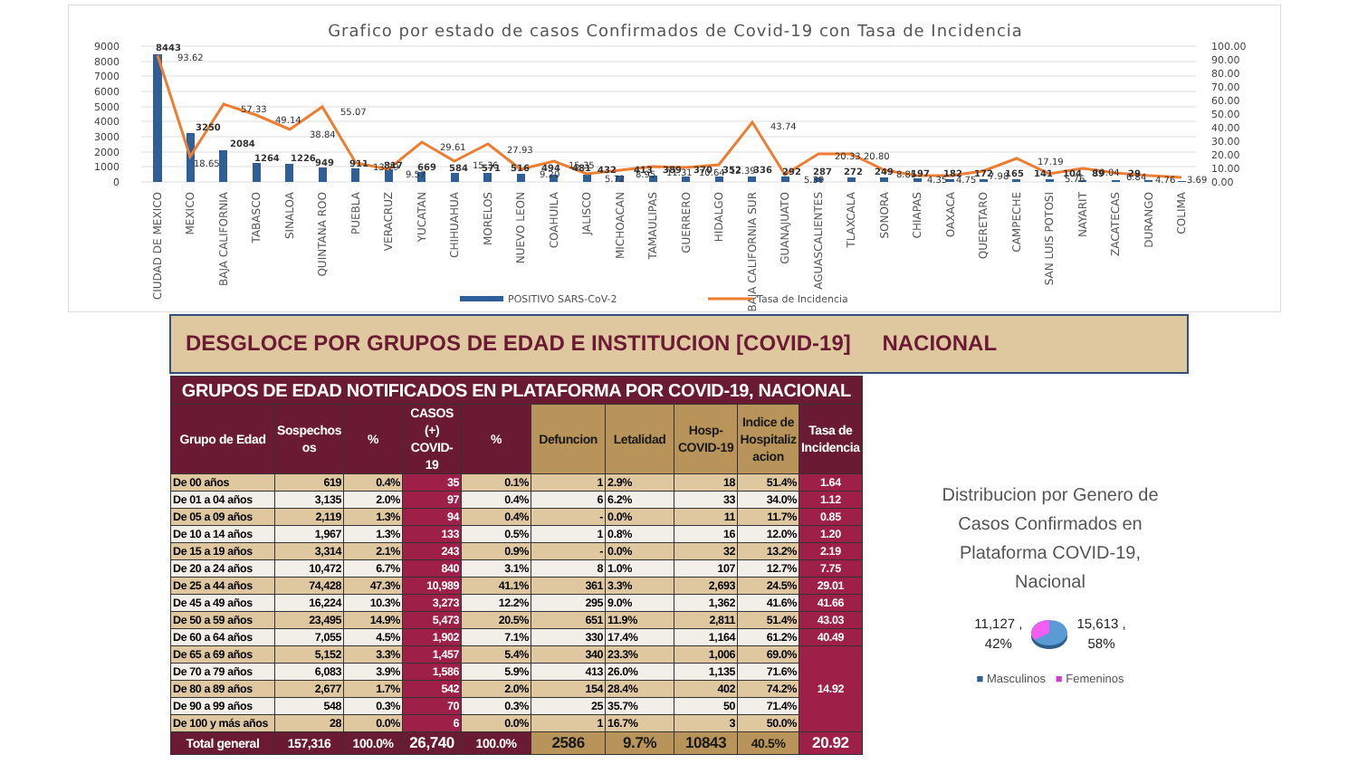Grafico por estado de casos Confirmados de Covid-19 con Tasa de Incidencia
9000
8000
7000
6000
5000
4000
3000
2000
1000
0
100.00
90.00
80.00
70.00
60.00
50.00
40.00
30.00
20.00
10.00
0.00
8443
3250
2084
1264
1226
949
911
817
669
584
571
516
494
481
432
413
389
370
352
336
292
287
272
249
197
182
172
165
141
104
89
29
93.62
18.65
57.33
49.14
38.84
55.07
13.79
9.57
29.61
15.36
27.93
9.20
15.35
5.72
8.95
11.31
10.64
12.39
43.74
5.39
20.33
20.80
8.85
4.35
4.75
7.98
17.19
5.76
10.04
6.84
4.76
3.69
CIUDAD DE MEXICO
MEXICO
BAJA CALIFORNIA
TABASCO
SINALOA
QUINTANA ROO
PUEBLA
VERACRUZ
YUCATAN
CHIHUAHUA
MORELOS
NUEVO LEON
COAHUILA
JALISCO
MICHOACAN
TAMAULIPAS
GUERRERO
HIDALGO
BAJA CALIFORNIA SUR
GUANAJUATO
AGUASCALIENTES
TLAXCALA
SONORA
CHIAPAS
OAXACA
QUERETARO
CAMPECHE
SAN LUIS POTOSI
NAYARIT
ZACATECAS
DURANGO
COLIMA
POSITIVO SARS-CoV-2
Tasa de Incidencia
DESGLOCE POR GRUPOS DE EDAD E INSTITUCION [COVID-19] NACIONAL
| GRUPOS DE EDAD NOTIFICADOS EN PLATAFORMA POR COVID-19, NACIONAL | | | | | | | | | |
| Grupo de Edad | Sospechos os | % | CASOS (+) COVID-19 | % | Defuncion | Letalidad | Hosp-COVID-19 | Indice de Hospitaliz acion | Tasa de Incidencia |
| De 00 años | 619 | 0.4% | 35 | 0.1% | 1 | 2.9% | 18 | 51.4% | 1.64 |
| De 01 a 04 años | 3,135 | 2.0% | 97 | 0.4% | 6 | 6.2% | 33 | 34.0% | 1.12 |
| De 05 a 09 años | 2,119 | 1.3% | 94 | 0.4% | - | 0.0% | 11 | 11.7% | 0.85 |
| De 10 a 14 años | 1,967 | 1.3% | 133 | 0.5% | 1 | 0.8% | 16 | 12.0% | 1.20 |
| De 15 a 19 años | 3,314 | 2.1% | 243 | 0.9% | - | 0.0% | 32 | 13.2% | 2.19 |
| De 20 a 24 años | 10,472 | 6.7% | 840 | 3.1% | 8 | 1.0% | 107 | 12.7% | 7.75 |
| De 25 a 44 años | 74,428 | 47.3% | 10,989 | 41.1% | 361 | 3.3% | 2,693 | 24.5% | 29.01 |
| De 45 a 49 años | 16,224 | 10.3% | 3,273 | 12.2% | 295 | 9.0% | 1,362 | 41.6% | 41.66 |
| De 50 a 59 años | 23,495 | 14.9% | 5,473 | 20.5% | 651 | 11.9% | 2,811 | 51.4% | 43.03 |
| De 60 a 64 años | 7,055 | 4.5% | 1,902 | 7.1% | 330 | 17.4% | 1,164 | 61.2% | 40.49 |
| De 65 a 69 años | 5,152 | 3.3% | 1,457 | 5.4% | 340 | 23.3% | 1,006 | 69.0% | 14.92 |
| De 70 a 79 años | 6,083 | 3.9% | 1,586 | 5.9% | 413 | 26.0% | 1,135 | 71.6% | |
| De 80 a 89 años | 2,677 | 1.7% | 542 | 2.0% | 154 | 28.4% | 402 | 74.2% | |
| De 90 a 99 años | 548 | 0.3% | 70 | 0.3% | 25 | 35.7% | 50 | 71.4% | |
| De 100 y más años | 28 | 0.0% | 6 | 0.0% | 1 | 16.7% | 3 | 50.0% | |
| Total general | 157,316 | 100.0% | 26,740 | 100.0% | 2586 | 9.7% | 10843 | 40.5% | 20.92 |
Distribucion por Genero de Casos Confirmados en Plataforma COVID-19, Nacional
11,127 ,
42%
15,613 ,
58%
■ Masculinos ■ Femeninos